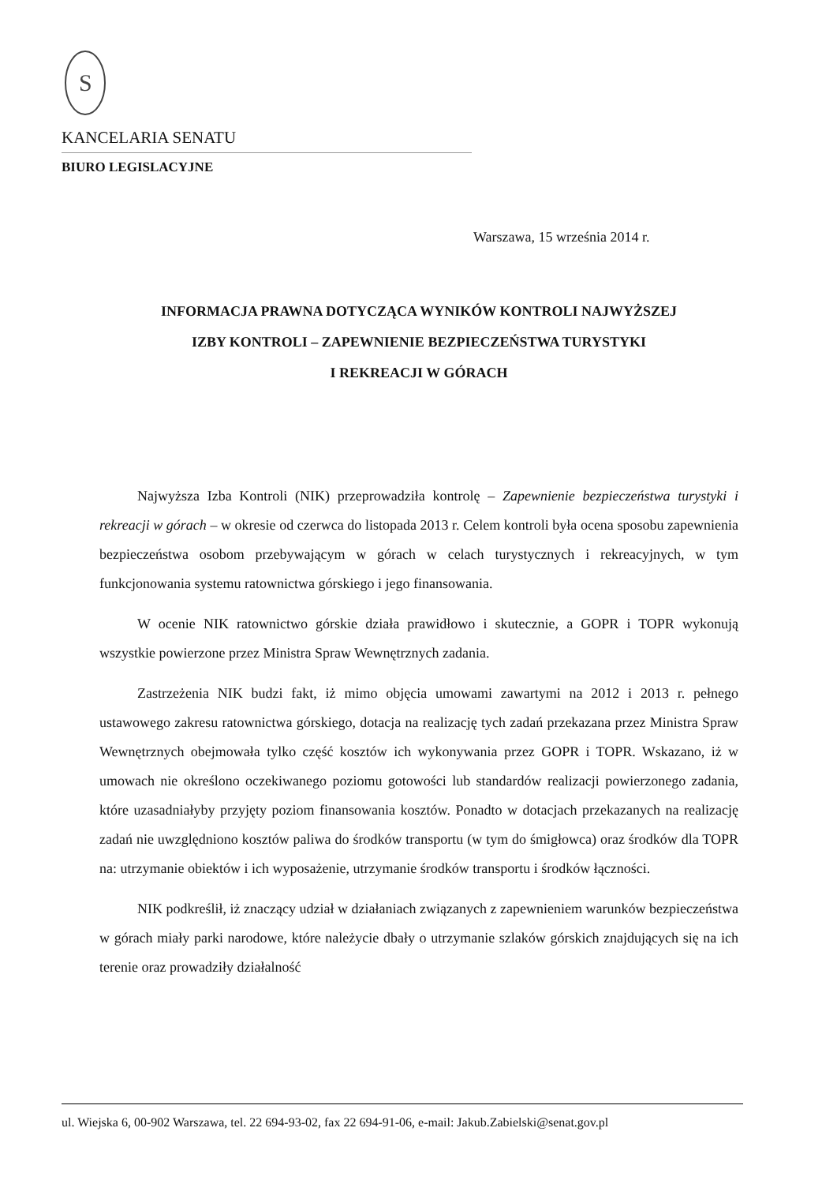S
KANCELARIA SENATU
BIURO LEGISLACYJNE
Warszawa, 15 września 2014 r.
INFORMACJA PRAWNA DOTYCZĄCA WYNIKÓW KONTROLI NAJWYŻSZEJ
IZBY KONTROLI – ZAPEWNIENIE BEZPIECZEŃSTWA TURYSTYKI
I REKREACJI W GÓRACH
Najwyższa Izba Kontroli (NIK) przeprowadziła kontrolę – Zapewnienie bezpieczeństwa turystyki i rekreacji w górach – w okresie od czerwca do listopada 2013 r. Celem kontroli była ocena sposobu zapewnienia bezpieczeństwa osobom przebywającym w górach w celach turystycznych i rekreacyjnych, w tym funkcjonowania systemu ratownictwa górskiego i jego finansowania.
W ocenie NIK ratownictwo górskie działa prawidłowo i skutecznie, a GOPR i TOPR wykonują wszystkie powierzone przez Ministra Spraw Wewnętrznych zadania.
Zastrzeżenia NIK budzi fakt, iż mimo objęcia umowami zawartymi na 2012 i 2013 r. pełnego ustawowego zakresu ratownictwa górskiego, dotacja na realizację tych zadań przekazana przez Ministra Spraw Wewnętrznych obejmowała tylko część kosztów ich wykonywania przez GOPR i TOPR. Wskazano, iż w umowach nie określono oczekiwanego poziomu gotowości lub standardów realizacji powierzonego zadania, które uzasadniałyby przyjęty poziom finansowania kosztów. Ponadto w dotacjach przekazanych na realizację zadań nie uwzględniono kosztów paliwa do środków transportu (w tym do śmigłowca) oraz środków dla TOPR na: utrzymanie obiektów i ich wyposażenie, utrzymanie środków transportu i środków łączności.
NIK podkreślił, iż znaczący udział w działaniach związanych z zapewnieniem warunków bezpieczeństwa w górach miały parki narodowe, które należycie dbały o utrzymanie szlaków górskich znajdujących się na ich terenie oraz prowadziły działalność
ul. Wiejska 6, 00-902 Warszawa, tel. 22 694-93-02, fax 22 694-91-06, e-mail: Jakub.Zabielski@senat.gov.pl